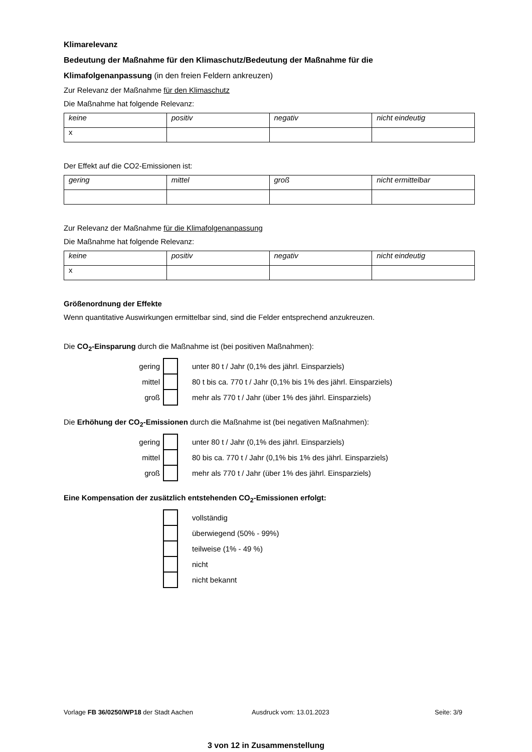Klimarelevanz
Bedeutung der Maßnahme für den Klimaschutz/Bedeutung der Maßnahme für die
Klimafolgenanpassung (in den freien Feldern ankreuzen)
Zur Relevanz der Maßnahme für den Klimaschutz
Die Maßnahme hat folgende Relevanz:
| keine | positiv | negativ | nicht eindeutig |
| --- | --- | --- | --- |
| x | | | |
Der Effekt auf die CO2-Emissionen ist:
| gering | mittel | groß | nicht ermittelbar |
| --- | --- | --- | --- |
Zur Relevanz der Maßnahme für die Klimafolgenanpassung
Die Maßnahme hat folgende Relevanz:
| keine | positiv | negativ | nicht eindeutig |
| --- | --- | --- | --- |
| x | | | |
Größenordnung der Effekte
Wenn quantitative Auswirkungen ermittelbar sind, sind die Felder entsprechend anzukreuzen.
Die CO<sub>2</sub>-Einsparung durch die Maßnahme ist (bei positiven Maßnahmen):
| gering | | unter 80 t / Jahr (0,1% des jährl. Einsparziels) |
| mittel | | 80 t bis ca. 770 t / Jahr (0,1% bis 1% des jährl. Einsparziels) |
| groß | | mehr als 770 t / Jahr (über 1% des jährl. Einsparziels) |
Die Erhöhung der CO<sub>2</sub>-Emissionen durch die Maßnahme ist (bei negativen Maßnahmen):
| gering | | unter 80 t / Jahr (0,1% des jährl. Einsparziels) |
| mittel | | 80 bis ca. 770 t / Jahr (0,1% bis 1% des jährl. Einsparziels) |
| groß | | mehr als 770 t / Jahr (über 1% des jährl. Einsparziels) |
Eine Kompensation der zusätzlich entstehenden CO<sub>2</sub>-Emissionen erfolgt:
| | | vollständig |
| | | überwiegend (50% - 99%) |
| | | teilweise (1% - 49 %) |
| | | nicht |
| | | nicht bekannt |
Vorlage FB 36/0250/WP18 der Stadt Aachen Ausdruck vom: 13.01.2023 Seite: 3/9
3 von 12 in Zusammenstellung